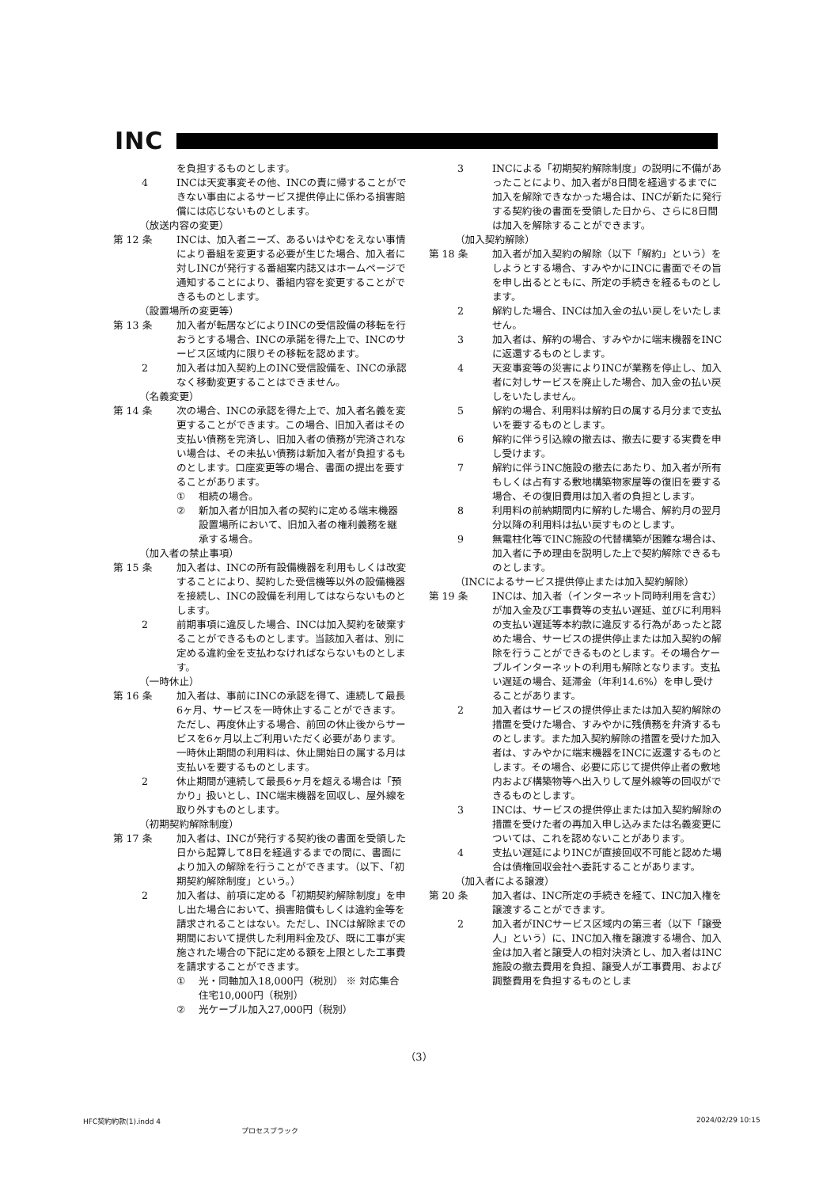INC
を負担するものとします。
4 INCは天変事変その他、INCの責に帰することができない事由によるサービス提供停止に係わる損害賠償には応じないものとします。
（放送内容の変更）
第 12 条 INCは、加入者ニーズ、あるいはやむをえない事情により番組を変更する必要が生じた場合、加入者に対しINCが発行する番組案内誌又はホームページで通知することにより、番組内容を変更することができるものとします。
（設置場所の変更等）
第 13 条 加入者が転居などによりINCの受信設備の移転を行おうとする場合、INCの承諾を得た上で、INCのサービス区域内に限りその移転を認めます。
2 加入者は加入契約上のINC受信設備を、INCの承認なく移動変更することはできません。
（名義変更）
第 14 条 次の場合、INCの承認を得た上で、加入者名義を変更することができます。この場合、旧加入者はその支払い債務を完済し、旧加入者の債務が完済されない場合は、その未払い債務は新加入者が負担するものとします。口座変更等の場合、書面の提出を要することがあります。
① 相続の場合。
② 新加入者が旧加入者の契約に定める端末機器設置場所において、旧加入者の権利義務を継承する場合。
（加入者の禁止事項）
第 15 条 加入者は、INCの所有設備機器を利用もしくは改変することにより、契約した受信機等以外の設備機器を接続し、INCの設備を利用してはならないものとします。
2 前期事項に違反した場合、INCは加入契約を破棄することができるものとします。当該加入者は、別に定める違約金を支払わなければならないものとします。
（一時休止）
第 16 条 加入者は、事前にINCの承認を得て、連続して最長6ヶ月、サービスを一時休止することができます。ただし、再度休止する場合、前回の休止後からサービスを6ヶ月以上ご利用いただく必要があります。一時休止期間の利用料は、休止開始日の属する月は支払いを要するものとします。
2 休止期間が連続して最長6ヶ月を超える場合は「預かり」扱いとし、INC端末機器を回収し、屋外線を取り外すものとします。
（初期契約解除制度）
第 17 条 加入者は、INCが発行する契約後の書面を受領した日から起算して8日を経過するまでの間に、書面により加入の解除を行うことができます。（以下、「初期契約解除制度」という。）
2 加入者は、前項に定める「初期契約解除制度」を申し出た場合において、損害賠償もしくは違約金等を請求されることはない。ただし、INCは解除までの期間において提供した利用料金及び、既に工事が実施された場合の下記に定める額を上限とした工事費を請求することができます。
① 光・同軸加入18,000円（税別） ※ 対応集合住宅10,000円（税別）
② 光ケーブル加入27,000円（税別）
3 INCによる「初期契約解除制度」の説明に不備があったことにより、加入者が8日間を経過するまでに加入を解除できなかった場合は、INCが新たに発行する契約後の書面を受領した日から、さらに8日間は加入を解除することができます。
（加入契約解除）
第 18 条 加入者が加入契約の解除（以下「解約」という）をしようとする場合、すみやかにINCに書面でその旨を申し出るとともに、所定の手続きを経るものとします。
2 解約した場合、INCは加入金の払い戻しをいたしません。
3 加入者は、解約の場合、すみやかに端末機器をINCに返還するものとします。
4 天変事変等の災害によりINCが業務を停止し、加入者に対しサービスを廃止した場合、加入金の払い戻しをいたしません。
5 解約の場合、利用料は解約日の属する月分まで支払いを要するものとします。
6 解約に伴う引込線の撤去は、撤去に要する実費を申し受けます。
7 解約に伴うINC施設の撤去にあたり、加入者が所有もしくは占有する敷地構築物家屋等の復旧を要する場合、その復旧費用は加入者の負担とします。
8 利用料の前納期間内に解約した場合、解約月の翌月分以降の利用料は払い戻すものとします。
9 無電柱化等でINC施設の代替構築が困難な場合は、加入者に予め理由を説明した上で契約解除できるものとします。
（INCによるサービス提供停止または加入契約解除）
第 19 条 INCは、加入者（インターネット同時利用を含む）が加入金及び工事費等の支払い遅延、並びに利用料の支払い遅延等本約款に違反する行為があったと認めた場合、サービスの提供停止または加入契約の解除を行うことができるものとします。その場合ケーブルインターネットの利用も解除となります。支払い遅延の場合、延滞金（年利14.6%）を申し受けることがあります。
2 加入者はサービスの提供停止または加入契約解除の措置を受けた場合、すみやかに残債務を弁済するものとします。また加入契約解除の措置を受けた加入者は、すみやかに端末機器をINCに返還するものとします。その場合、必要に応じて提供停止者の敷地内および構築物等へ出入りして屋外線等の回収ができるものとします。
3 INCは、サービスの提供停止または加入契約解除の措置を受けた者の再加入申し込みまたは名義変更については、これを認めないことがあります。
4 支払い遅延によりINCが直接回収不可能と認めた場合は債権回収会社へ委託することがあります。
（加入者による譲渡）
第 20 条 加入者は、INC所定の手続きを経て、INC加入権を譲渡することができます。
2 加入者がINCサービス区域内の第三者（以下「譲受人」という）に、INC加入権を譲渡する場合、加入金は加入者と譲受人の相対決済とし、加入者はINC施設の撤去費用を負担、譲受人が工事費用、および調整費用を負担するものとしま
（3）
HFC契約約款(1).indd 4
プロセスブラック
2024/02/29 10:15